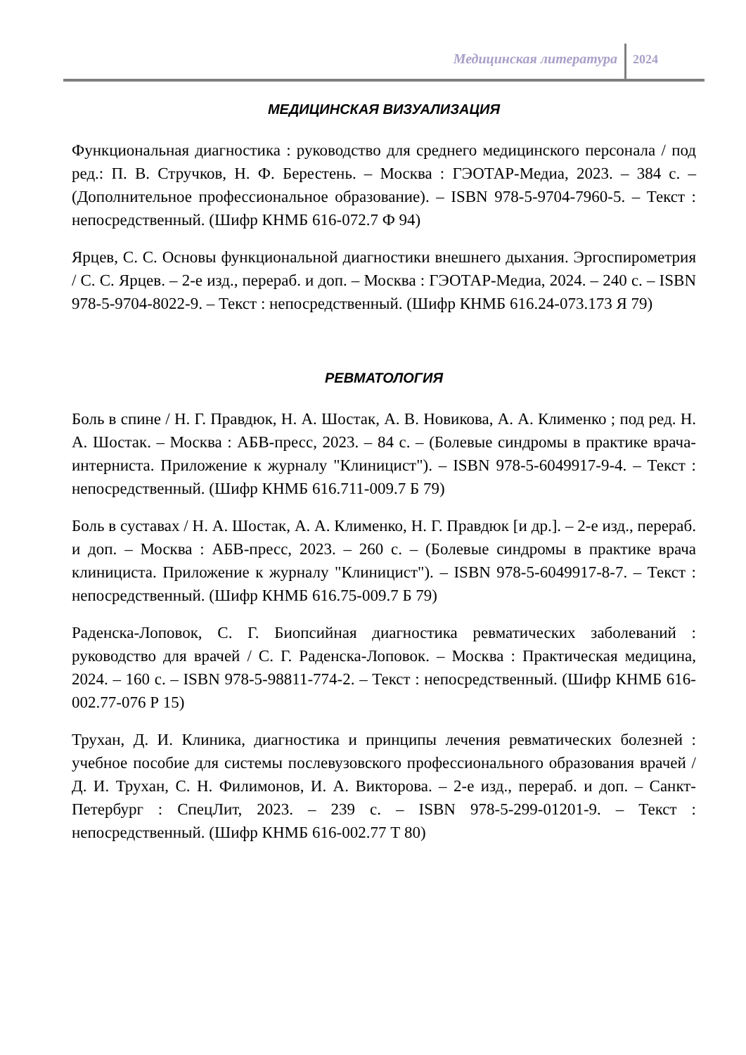Медицинская литература 2024
МЕДИЦИНСКАЯ ВИЗУАЛИЗАЦИЯ
Функциональная диагностика : руководство для среднего медицинского персонала / под ред.: П. В. Стручков, Н. Ф. Берестень. – Москва : ГЭОТАР-Медиа, 2023. – 384 с. – (Дополнительное профессиональное образование). – ISBN 978-5-9704-7960-5. – Текст : непосредственный. (Шифр КНМБ 616-072.7 Ф 94)
Ярцев, С. С. Основы функциональной диагностики внешнего дыхания. Эргоспирометрия / С. С. Ярцев. – 2-е изд., перераб. и доп. – Москва : ГЭОТАР-Медиа, 2024. – 240 с. – ISBN 978-5-9704-8022-9. – Текст : непосредственный. (Шифр КНМБ 616.24-073.173 Я 79)
РЕВМАТОЛОГИЯ
Боль в спине / Н. Г. Правдюк, Н. А. Шостак, А. В. Новикова, А. А. Клименко ; под ред. Н. А. Шостак. – Москва : АБВ-пресс, 2023. – 84 с. – (Болевые синдромы в практике врача-интерниста. Приложение к журналу "Клиницист"). – ISBN 978-5-6049917-9-4. – Текст : непосредственный. (Шифр КНМБ 616.711-009.7 Б 79)
Боль в суставах / Н. А. Шостак, А. А. Клименко, Н. Г. Правдюк [и др.]. – 2-е изд., перераб. и доп. – Москва : АБВ-пресс, 2023. – 260 с. – (Болевые синдромы в практике врача клинициста. Приложение к журналу "Клиницист"). – ISBN 978-5-6049917-8-7. – Текст : непосредственный. (Шифр КНМБ 616.75-009.7 Б 79)
Раденска-Лоповок, С. Г. Биопсийная диагностика ревматических заболеваний : руководство для врачей / С. Г. Раденска-Лоповок. – Москва : Практическая медицина, 2024. – 160 с. – ISBN 978-5-98811-774-2. – Текст : непосредственный. (Шифр КНМБ 616-002.77-076 Р 15)
Трухан, Д. И. Клиника, диагностика и принципы лечения ревматических болезней : учебное пособие для системы послевузовского профессионального образования врачей / Д. И. Трухан, С. Н. Филимонов, И. А. Викторова. – 2-е изд., перераб. и доп. – Санкт-Петербург : СпецЛит, 2023. – 239 с. – ISBN 978-5-299-01201-9. – Текст : непосредственный. (Шифр КНМБ 616-002.77 Т 80)